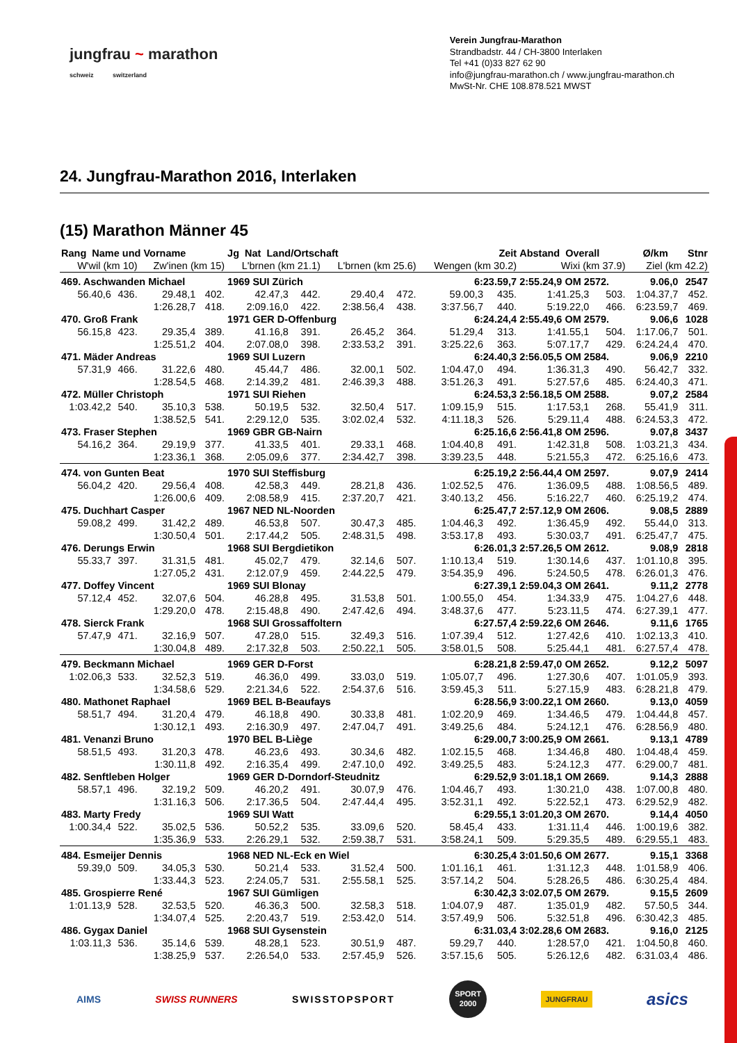jungfrau ~ marathon
schweiz switzerland
Verein Jungfrau-Marathon
Strandbadstr. 44 / CH-3800 Interlaken
Tel +41 (0)33 827 62 90
info@jungfrau-marathon.ch / www.jungfrau-marathon.ch
MwSt-Nr. CHE 108.878.521 MWST
24. Jungfrau-Marathon 2016, Interlaken
(15) Marathon Männer 45
| Rang Name und Vorname | | | | Jg Nat Land/Ortschaft | | | | Zeit | | Abstand Overall | | Ø/km Stnr | |
| --- | --- | --- | --- | --- | --- | --- | --- | --- | --- | --- | --- | --- | --- |
| W'wil (km 10) | | Zw'inen (km 15) | | L'brnen (km 21.1) | | L'brnen (km 25.6) | | Wengen (km 30.2) | | Wixi (km 37.9) | | Ziel (km 42.2) | |
| 469. Aschwanden Michael | | | | 1969 SUI Zürich | | | | 6:23.59,7 | | 2:55.24,9 OM 2572. | | 9.06,0 | 2547 |
| 56.40,6 | 436. | 29.48,1 | 402. | 42.47,3 | 442. | 29.40,4 | 472. | 59.00,3 | 435. | 1:41.25,3 | 503. | 1:04.37,7 | 452. |
| | | 1:26.28,7 | 418. | 2:09.16,0 | 422. | 2:38.56,4 | 438. | 3:37.56,7 | 440. | 5:19.22,0 | 466. | 6:23.59,7 | 469. |
| 470. Groß Frank | | | | 1971 GER D-Offenburg | | | | 6:24.24,4 | | 2:55.49,6 OM 2579. | | 9.06,6 | 1028 |
| 56.15,8 | 423. | 29.35,4 | 389. | 41.16,8 | 391. | 26.45,2 | 364. | 51.29,4 | 313. | 1:41.55,1 | 504. | 1:17.06,7 | 501. |
| | | 1:25.51,2 | 404. | 2:07.08,0 | 398. | 2:33.53,2 | 391. | 3:25.22,6 | 363. | 5:07.17,7 | 429. | 6:24.24,4 | 470. |
| 471. Mäder Andreas | | | | 1969 SUI Luzern | | | | 6:24.40,3 | | 2:56.05,5 OM 2584. | | 9.06,9 | 2210 |
| 57.31,9 | 466. | 31.22,6 | 480. | 45.44,7 | 486. | 32.00,1 | 502. | 1:04.47,0 | 494. | 1:36.31,3 | 490. | 56.42,7 | 332. |
| | | 1:28.54,5 | 468. | 2:14.39,2 | 481. | 2:46.39,3 | 488. | 3:51.26,3 | 491. | 5:27.57,6 | 485. | 6:24.40,3 | 471. |
| 472. Müller Christoph | | | | 1971 SUI Riehen | | | | 6:24.53,3 | | 2:56.18,5 OM 2588. | | 9.07,2 | 2584 |
| 1:03.42,2 | 540. | 35.10,3 | 538. | 50.19,5 | 532. | 32.50,4 | 517. | 1:09.15,9 | 515. | 1:17.53,1 | 268. | 55.41,9 | 311. |
| | | 1:38.52,5 | 541. | 2:29.12,0 | 535. | 3:02.02,4 | 532. | 4:11.18,3 | 526. | 5:29.11,4 | 488. | 6:24.53,3 | 472. |
| 473. Fraser Stephen | | | | 1969 GBR GB-Nairn | | | | 6:25.16,6 | | 2:56.41,8 OM 2596. | | 9.07,8 | 3437 |
| 54.16,2 | 364. | 29.19,9 | 377. | 41.33,5 | 401. | 29.33,1 | 468. | 1:04.40,8 | 491. | 1:42.31,8 | 508. | 1:03.21,3 | 434. |
| | | 1:23.36,1 | 368. | 2:05.09,6 | 377. | 2:34.42,7 | 398. | 3:39.23,5 | 448. | 5:21.55,3 | 472. | 6:25.16,6 | 473. |
| 474. von Gunten Beat | | | | 1970 SUI Steffisburg | | | | 6:25.19,2 | | 2:56.44,4 OM 2597. | | 9.07,9 | 2414 |
| 56.04,2 | 420. | 29.56,4 | 408. | 42.58,3 | 449. | 28.21,8 | 436. | 1:02.52,5 | 476. | 1:36.09,5 | 488. | 1:08.56,5 | 489. |
| | | 1:26.00,6 | 409. | 2:08.58,9 | 415. | 2:37.20,7 | 421. | 3:40.13,2 | 456. | 5:16.22,7 | 460. | 6:25.19,2 | 474. |
| 475. Duchhart Casper | | | | 1967 NED NL-Noorden | | | | 6:25.47,7 | | 2:57.12,9 OM 2606. | | 9.08,5 | 2889 |
| 59.08,2 | 499. | 31.42,2 | 489. | 46.53,8 | 507. | 30.47,3 | 485. | 1:04.46,3 | 492. | 1:36.45,9 | 492. | 55.44,0 | 313. |
| | | 1:30.50,4 | 501. | 2:17.44,2 | 505. | 2:48.31,5 | 498. | 3:53.17,8 | 493. | 5:30.03,7 | 491. | 6:25.47,7 | 475. |
| 476. Derungs Erwin | | | | 1968 SUI Bergdietikon | | | | 6:26.01,3 | | 2:57.26,5 OM 2612. | | 9.08,9 | 2818 |
| 55.33,7 | 397. | 31.31,5 | 481. | 45.02,7 | 479. | 32.14,6 | 507. | 1:10.13,4 | 519. | 1:30.14,6 | 437. | 1:01.10,8 | 395. |
| | | 1:27.05,2 | 431. | 2:12.07,9 | 459. | 2:44.22,5 | 479. | 3:54.35,9 | 496. | 5:24.50,5 | 478. | 6:26.01,3 | 476. |
| 477. Doffey Vincent | | | | 1969 SUI Blonay | | | | 6:27.39,1 | | 2:59.04,3 OM 2641. | | 9.11,2 | 2778 |
| 57.12,4 | 452. | 32.07,6 | 504. | 46.28,8 | 495. | 31.53,8 | 501. | 1:00.55,0 | 454. | 1:34.33,9 | 475. | 1:04.27,6 | 448. |
| | | 1:29.20,0 | 478. | 2:15.48,8 | 490. | 2:47.42,6 | 494. | 3:48.37,6 | 477. | 5:23.11,5 | 474. | 6:27.39,1 | 477. |
| 478. Sierck Frank | | | | 1968 SUI Grossaffoltern | | | | 6:27.57,4 | | 2:59.22,6 OM 2646. | | 9.11,6 | 1765 |
| 57.47,9 | 471. | 32.16,9 | 507. | 47.28,0 | 515. | 32.49,3 | 516. | 1:07.39,4 | 512. | 1:27.42,6 | 410. | 1:02.13,3 | 410. |
| | | 1:30.04,8 | 489. | 2:17.32,8 | 503. | 2:50.22,1 | 505. | 3:58.01,5 | 508. | 5:25.44,1 | 481. | 6:27.57,4 | 478. |
| 479. Beckmann Michael | | | | 1969 GER D-Forst | | | | 6:28.21,8 | | 2:59.47,0 OM 2652. | | 9.12,2 | 5097 |
| 1:02.06,3 | 533. | 32.52,3 | 519. | 46.36,0 | 499. | 33.03,0 | 519. | 1:05.07,7 | 496. | 1:27.30,6 | 407. | 1:01.05,9 | 393. |
| | | 1:34.58,6 | 529. | 2:21.34,6 | 522. | 2:54.37,6 | 516. | 3:59.45,3 | 511. | 5:27.15,9 | 483. | 6:28.21,8 | 479. |
| 480. Mathonet Raphael | | | | 1969 BEL B-Beaufays | | | | 6:28.56,9 | | 3:00.22,1 OM 2660. | | 9.13,0 | 4059 |
| 58.51,7 | 494. | 31.20,4 | 479. | 46.18,8 | 490. | 30.33,8 | 481. | 1:02.20,9 | 469. | 1:34.46,5 | 479. | 1:04.44,8 | 457. |
| | | 1:30.12,1 | 493. | 2:16.30,9 | 497. | 2:47.04,7 | 491. | 3:49.25,6 | 484. | 5:24.12,1 | 476. | 6:28.56,9 | 480. |
| 481. Venanzi Bruno | | | | 1970 BEL B-Liège | | | | 6:29.00,7 | | 3:00.25,9 OM 2661. | | 9.13,1 | 4789 |
| 58.51,5 | 493. | 31.20,3 | 478. | 46.23,6 | 493. | 30.34,6 | 482. | 1:02.15,5 | 468. | 1:34.46,8 | 480. | 1:04.48,4 | 459. |
| | | 1:30.11,8 | 492. | 2:16.35,4 | 499. | 2:47.10,0 | 492. | 3:49.25,5 | 483. | 5:24.12,3 | 477. | 6:29.00,7 | 481. |
| 482. Senftleben Holger | | | | 1969 GER D-Dorndorf-Steudnitz | | | | 6:29.52,9 | | 3:01.18,1 OM 2669. | | 9.14,3 | 2888 |
| 58.57,1 | 496. | 32.19,2 | 509. | 46.20,2 | 491. | 30.07,9 | 476. | 1:04.46,7 | 493. | 1:30.21,0 | 438. | 1:07.00,8 | 480. |
| | | 1:31.16,3 | 506. | 2:17.36,5 | 504. | 2:47.44,4 | 495. | 3:52.31,1 | 492. | 5:22.52,1 | 473. | 6:29.52,9 | 482. |
| 483. Marty Fredy | | | | 1969 SUI Watt | | | | 6:29.55,1 | | 3:01.20,3 OM 2670. | | 9.14,4 | 4050 |
| 1:00.34,4 | 522. | 35.02,5 | 536. | 50.52,2 | 535. | 33.09,6 | 520. | 58.45,4 | 433. | 1:31.11,4 | 446. | 1:00.19,6 | 382. |
| | | 1:35.36,9 | 533. | 2:26.29,1 | 532. | 2:59.38,7 | 531. | 3:58.24,1 | 509. | 5:29.35,5 | 489. | 6:29.55,1 | 483. |
| 484. Esmeijer Dennis | | | | 1968 NED NL-Eck en Wiel | | | | 6:30.25,4 | | 3:01.50,6 OM 2677. | | 9.15,1 | 3368 |
| 59.39,0 | 509. | 34.05,3 | 530. | 50.21,4 | 533. | 31.52,4 | 500. | 1:01.16,1 | 461. | 1:31.12,3 | 448. | 1:01.58,9 | 406. |
| | | 1:33.44,3 | 523. | 2:24.05,7 | 531. | 2:55.58,1 | 525. | 3:57.14,2 | 504. | 5:28.26,5 | 486. | 6:30.25,4 | 484. |
| 485. Grospierre René | | | | 1967 SUI Gümligen | | | | 6:30.42,3 | | 3:02.07,5 OM 2679. | | 9.15,5 | 2609 |
| 1:01.13,9 | 528. | 32.53,5 | 520. | 46.36,3 | 500. | 32.58,3 | 518. | 1:04.07,9 | 487. | 1:35.01,9 | 482. | 57.50,5 | 344. |
| | | 1:34.07,4 | 525. | 2:20.43,7 | 519. | 2:53.42,0 | 514. | 3:57.49,9 | 506. | 5:32.51,8 | 496. | 6:30.42,3 | 485. |
| 486. Gygax Daniel | | | | 1968 SUI Gysenstein | | | | 6:31.03,4 | | 3:02.28,6 OM 2683. | | 9.16,0 | 2125 |
| 1:03.11,3 | 536. | 35.14,6 | 539. | 48.28,1 | 523. | 30.51,9 | 487. | 59.29,7 | 440. | 1:28.57,0 | 421. | 1:04.50,8 | 460. |
| | | 1:38.25,9 | 537. | 2:26.54,0 | 533. | 2:57.45,9 | 526. | 3:57.15,6 | 505. | 5:26.12,6 | 482. | 6:31.03,4 | 486. |
AIMS SWISS RUNNERS SWISSTOPSPORT SPORT
2000 JUNGFRAU asics